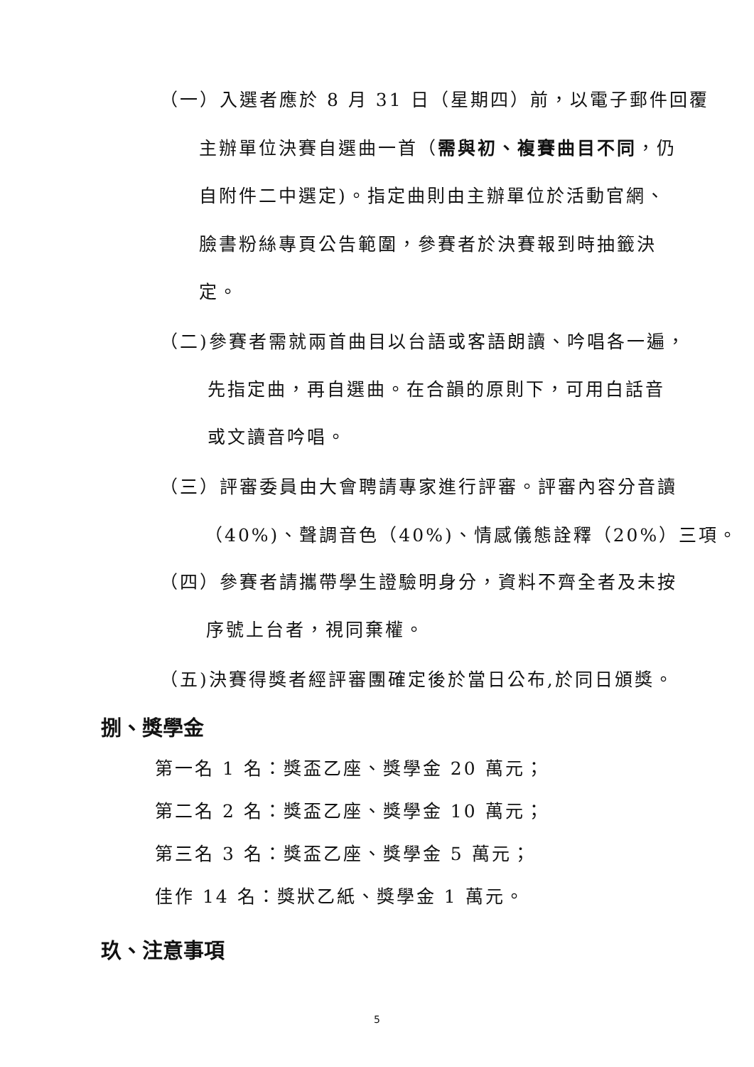（一）入選者應於 8 月 31 日（星期四）前，以電子郵件回覆
主辦單位決賽自選曲一首（需與初、複賽曲目不同，仍
自附件二中選定)。指定曲則由主辦單位於活動官網、
臉書粉絲專頁公告範圍，參賽者於決賽報到時抽籤決
定。
（二)參賽者需就兩首曲目以台語或客語朗讀、吟唱各一遍，
先指定曲，再自選曲。在合韻的原則下，可用白話音
或文讀音吟唱。
（三）評審委員由大會聘請專家進行評審。評審內容分音讀
（40%)、聲調音色（40%)、情感儀態詮釋（20%）三項。
（四）參賽者請攜帶學生證驗明身分，資料不齊全者及未按
序號上台者，視同棄權。
（五)決賽得獎者經評審團確定後於當日公布,於同日頒獎。
捌、獎學金
第一名 1 名：獎盃乙座、獎學金 20 萬元；
第二名 2 名：獎盃乙座、獎學金 10 萬元；
第三名 3 名：獎盃乙座、獎學金 5 萬元；
佳作 14 名：獎狀乙紙、獎學金 1 萬元。
玖、注意事項
5